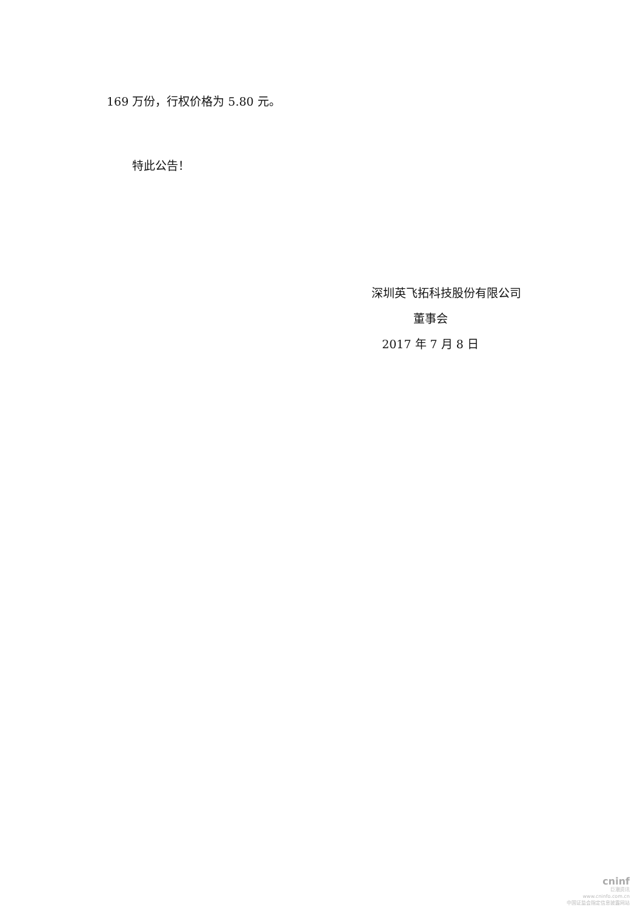169 万份，行权价格为 5.80 元。
特此公告！
深圳英飞拓科技股份有限公司
董事会
2017 年 7 月 8 日
cninf
巨潮资讯
www.cninfo.com.cn
中国证监会指定信息披露网站